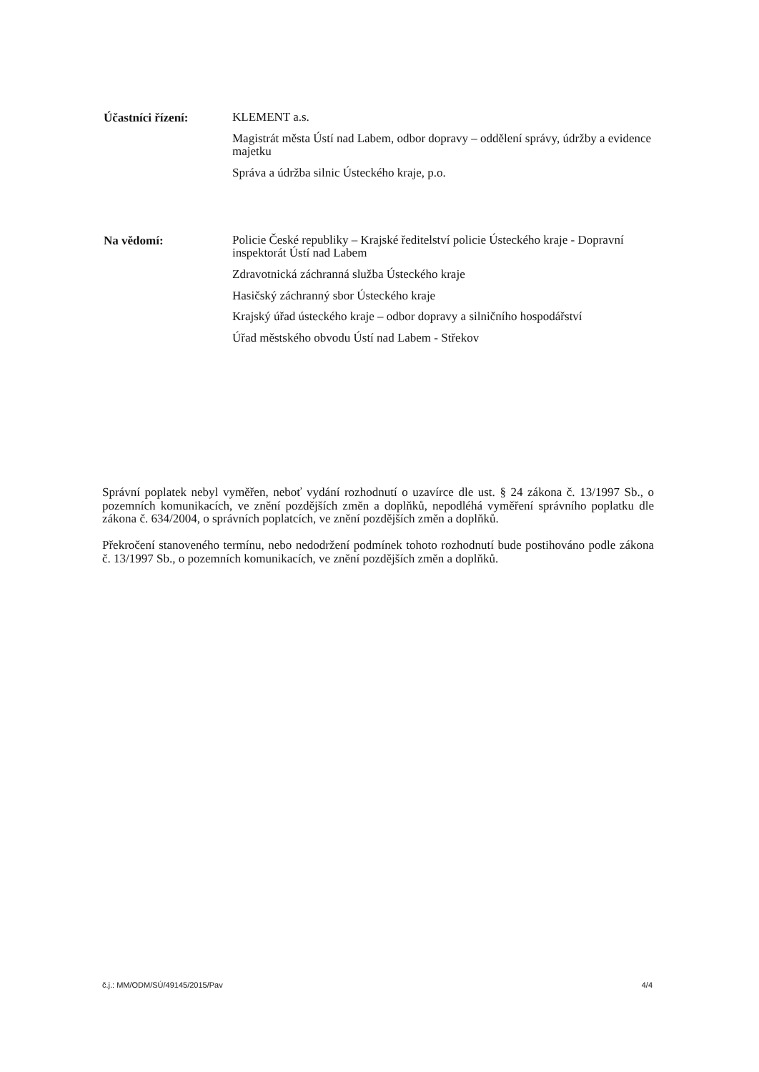Účastníci řízení:
KLEMENT a.s.
Magistrát města Ústí nad Labem, odbor dopravy – oddělení správy, údržby a evidence majetku
Správa a údržba silnic Ústeckého kraje, p.o.
Na vědomí:
Policie České republiky – Krajské ředitelství policie Ústeckého kraje - Dopravní inspektorát Ústí nad Labem
Zdravotnická záchranná služba Ústeckého kraje
Hasičský záchranný sbor Ústeckého kraje
Krajský úřad ústeckého kraje – odbor dopravy a silničního hospodářství
Úřad městského obvodu Ústí nad Labem - Střekov
Správní poplatek nebyl vyměřen, neboť vydání rozhodnutí o uzavírce dle ust. § 24 zákona č. 13/1997 Sb., o pozemních komunikacích, ve znění pozdějších změn a doplňků, nepodléhá vyměření správního poplatku dle zákona č. 634/2004, o správních poplatcích, ve znění pozdějších změn a doplňků.
Překročení stanoveného termínu, nebo nedodržení podmínek tohoto rozhodnutí bude postihováno podle zákona č. 13/1997 Sb., o pozemních komunikacích, ve znění pozdějších změn a doplňků.
č.j.: MM/ODM/SÚ/49145/2015/Pav 4/4